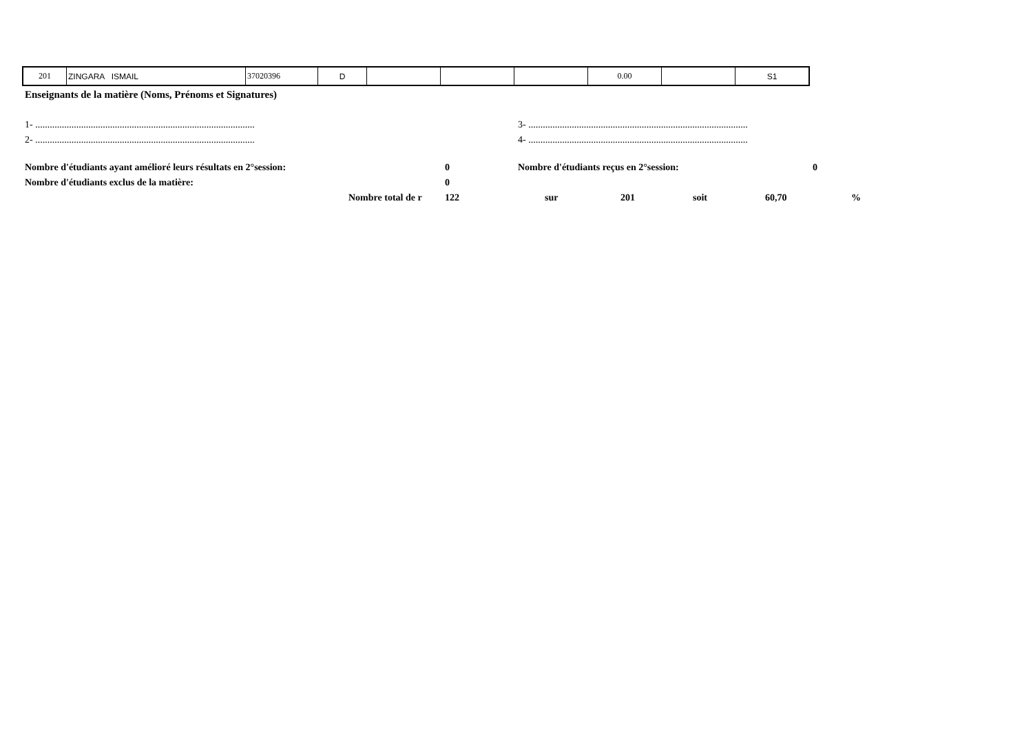| 201 | ZINGARA ISMAIL | 37020396 | D | | | | 0.00 | | S1 |
Enseignants de la matière (Noms, Prénoms et Signatures)
1- ........................................................................................... 3- ...........................................................................................
2- ........................................................................................... 4- ...........................................................................................
Nombre d'étudiants ayant amélioré leurs résultats en 2°session: 0 Nombre d'étudiants reçus en 2°session: 0
Nombre d'étudiants exclus de la matière: 0
Nombre total de r 122 sur 201 soit 60,70%